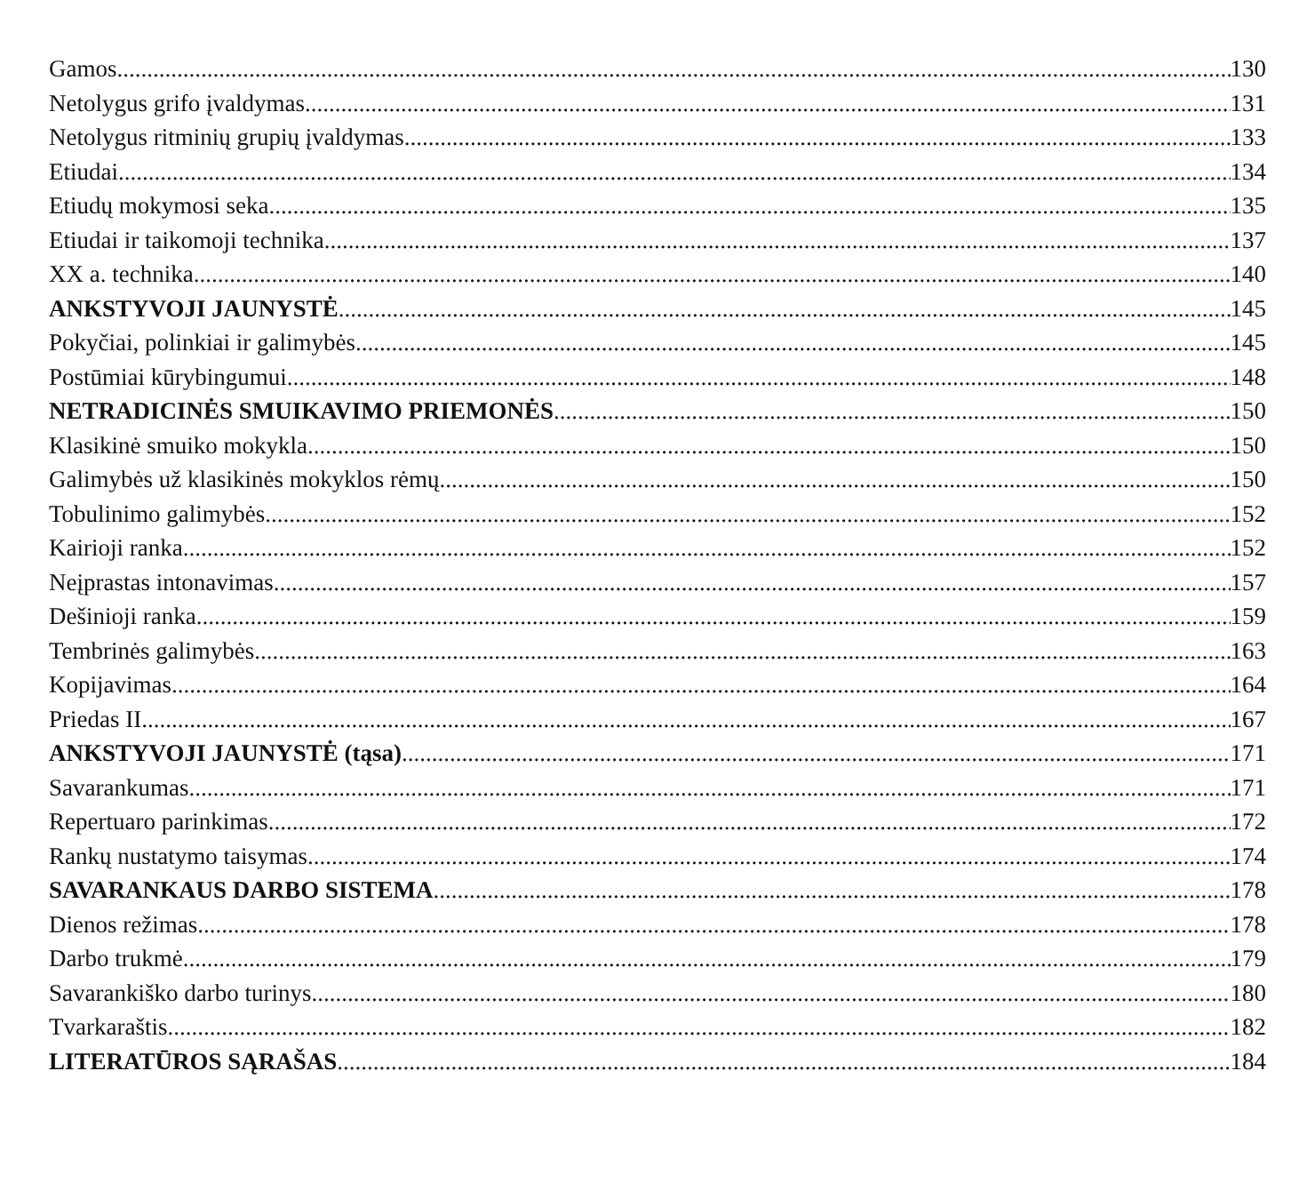Gamos 130
Netolygus grifo įvaldymas 131
Netolygus ritminių grupių įvaldymas 133
Etiudai 134
Etiudų mokymosi seka 135
Etiudai ir taikomoji technika 137
XX a. technika 140
ANKSTYVOJI JAUNYSTĖ 145
Pokyčiai, polinkiai ir galimybės 145
Postūmiai kūrybingumui 148
NETRADICINĖS SMUIKAVIMO PRIEMONĖS 150
Klasikinė smuiko mokykla 150
Galimybės už klasikinės mokyklos rėmų 150
Tobulinimo galimybės 152
Kairioji ranka 152
Neįprastas intonavimas 157
Dešinioji ranka 159
Tembrinės galimybės 163
Kopijavimas 164
Priedas II 167
ANKSTYVOJI JAUNYSTĖ (tąsa) 171
Savarankumas 171
Repertuaro parinkimas 172
Rankų nustatymo taisymas 174
SAVARANKAUS DARBO SISTEMA 178
Dienos režimas 178
Darbo trukmė 179
Savarankiško darbo turinys 180
Tvarkaraštis 182
LITERATŪROS SĄRAŠAS 184